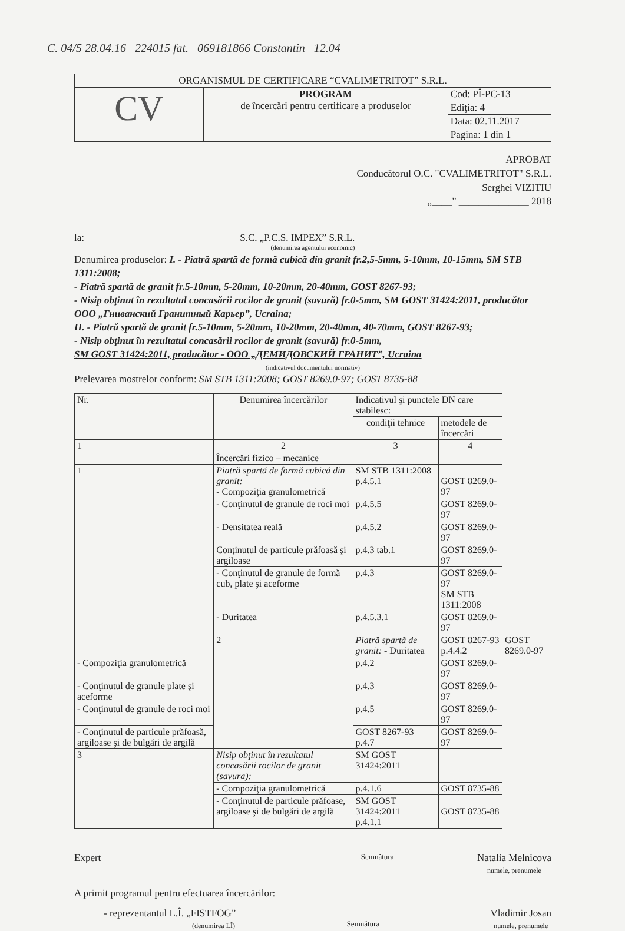C. 04/5 28.04.16 224015 fat. 069181866 Constantin 12.04
| ORGANISMUL DE CERTIFICARE “CVALIMETRITOT” S.R.L. | | |
| CV | PROGRAM de încercări pentru certificare a produselor | Cod: PÎ-PC-13 |
| | | Ediţia: 4 |
| | | Data: 02.11.2017 |
| | | Pagina: 1 din 1 |
APROBAT
Conducătorul O.C. "CVALIMETRITOT" S.R.L.
Serghei VIZITIU
„____” ______________ 2018
la: S.C. „P.C.S. IMPEX” S.R.L.
(denumirea agentului economic)
Denumirea produselor: I. - Piatră spartă de formă cubică din granit fr.2,5-5mm, 5-10mm, 10-15mm, SM STB 1311:2008;
- Piatră spartă de granit fr.5-10mm, 5-20mm, 10-20mm, 20-40mm, GOST 8267-93;
- Nisip obţinut în rezultatul concasării rocilor de granit (savură) fr.0-5mm, SM GOST 31424:2011, producător OOO „Гниванский Гранитный Карьер”, Ucraina;
II. - Piatră spartă de granit fr.5-10mm, 5-20mm, 10-20mm, 20-40mm, 40-70mm, GOST 8267-93;
- Nisip obţinut în rezultatul concasării rocilor de granit (savură) fr.0-5mm,
SM GOST 31424:2011, producător - OOO „ДЕМИДОВСКИЙ ГРАНИТ”, Ucraina
(indicativul documentului normativ)
Prelevarea mostrelor conform: SM STB 1311:2008; GOST 8269.0-97; GOST 8735-88
| Nr. | Denumirea încercărilor | Indicativul şi punctele DN care stabilesc: | | |
| | | condiţii tehnice | metodele de încercări | |
| 1 | 2 | 3 | 4 | |
| | Încercări fizico – mecanice | | | |
| 1 | Piatră spartă de formă cubică din granit: - Compoziţia granulometrică | SM STB 1311:2008 p.4.5.1 | GOST 8269.0-97 | |
| | - Conţinutul de granule de roci moi | p.4.5.5 | GOST 8269.0-97 | |
| | - Densitatea reală | p.4.5.2 | GOST 8269.0-97 | |
| | Conţinutul de particule prăfoasă şi argiloase | p.4.3 tab.1 | GOST 8269.0-97 | |
| | - Conţinutul de granule de formă cub, plate şi aceforme | p.4.3 | GOST 8269.0-97 SM STB 1311:2008 | |
| | - Duritatea | p.4.5.3.1 | GOST 8269.0-97 | |
| | 2 | Piatră spartă de granit: - Duritatea | GOST 8267-93 p.4.4.2 | GOST 8269.0-97 |
| - Compoziţia granulometrică | | p.4.2 | GOST 8269.0-97 | |
| - Conţinutul de granule plate şi aceforme | | p.4.3 | GOST 8269.0-97 | |
| - Conţinutul de granule de roci moi | | p.4.5 | GOST 8269.0-97 | |
| - Conţinutul de particule prăfoasă, argiloase şi de bulgări de argilă | | GOST 8267-93 p.4.7 | GOST 8269.0-97 | |
| 3 | Nisip obţinut în rezultatul concasării rocilor de granit (savura): | SM GOST 31424:2011 | | |
| | - Compoziţia granulometrică | p.4.1.6 | GOST 8735-88 | |
| | - Conţinutul de particule prăfoase, argiloase şi de bulgări de argilă | SM GOST 31424:2011 p.4.1.1 | GOST 8735-88 | |
Expert Semnătura Natalia Melnicova
numele, prenumele
A primit programul pentru efectuarea încercărilor:
- reprezentantul L.Î. „FISTFOG”
(denumirea LÎ) Semnătura Vladimir Josan
numele, prenumele